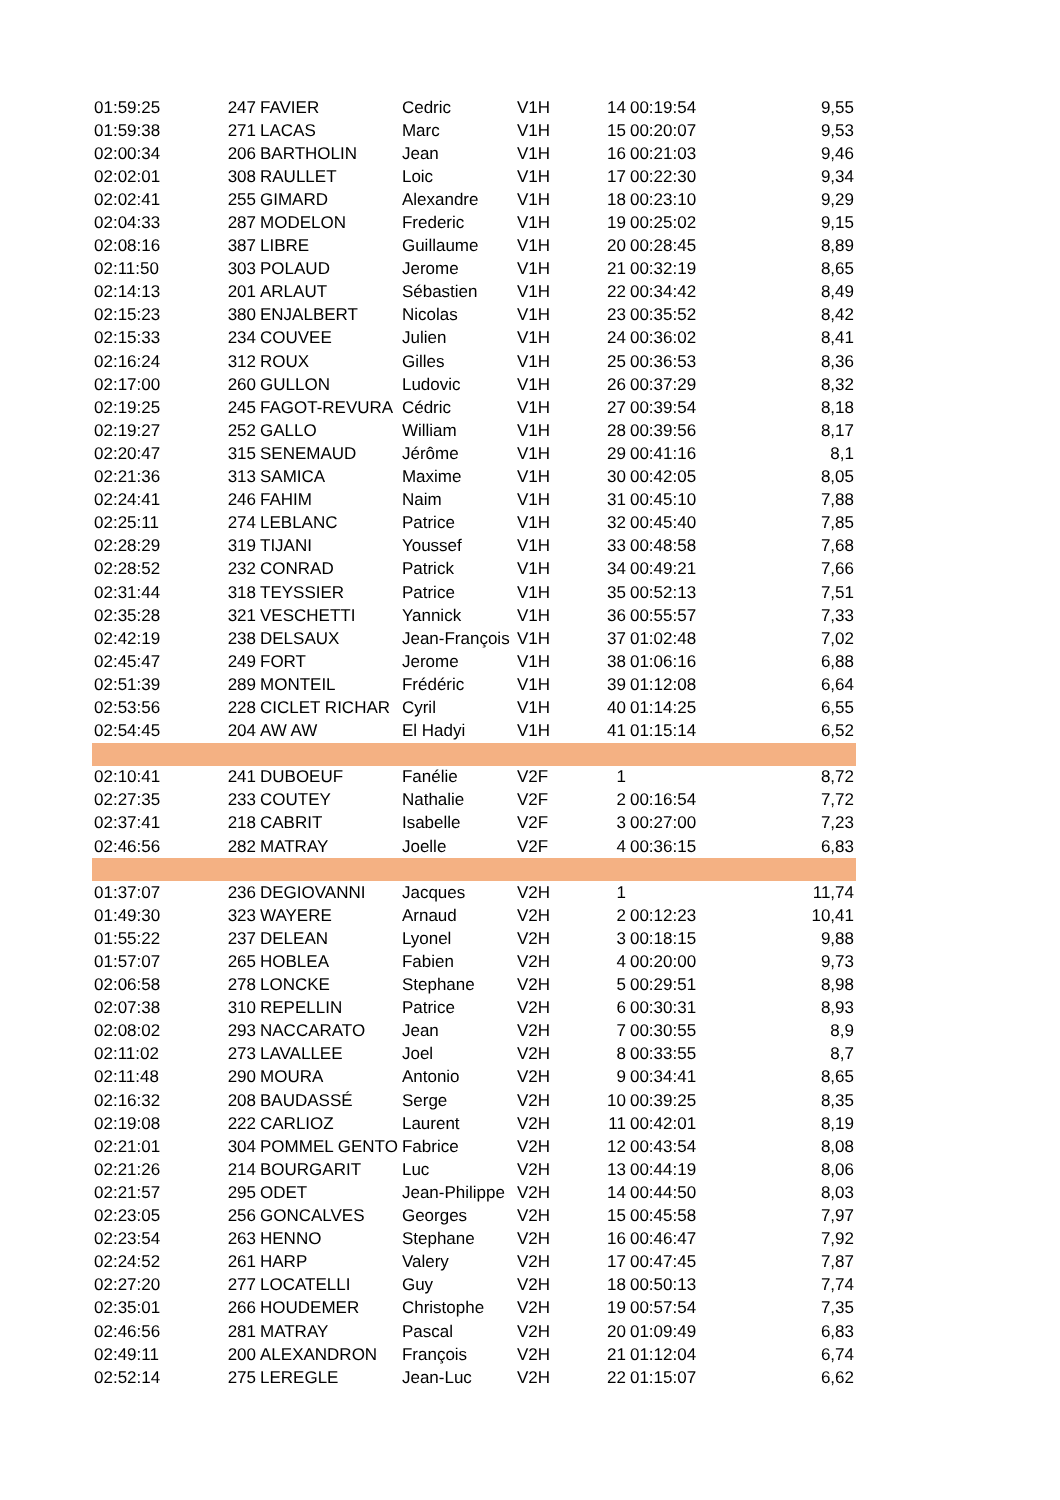| 01:59:25 | 247 | FAVIER | Cedric | V1H | 14 | 00:19:54 | 9,55 |
| 01:59:38 | 271 | LACAS | Marc | V1H | 15 | 00:20:07 | 9,53 |
| 02:00:34 | 206 | BARTHOLIN | Jean | V1H | 16 | 00:21:03 | 9,46 |
| 02:02:01 | 308 | RAULLET | Loic | V1H | 17 | 00:22:30 | 9,34 |
| 02:02:41 | 255 | GIMARD | Alexandre | V1H | 18 | 00:23:10 | 9,29 |
| 02:04:33 | 287 | MODELON | Frederic | V1H | 19 | 00:25:02 | 9,15 |
| 02:08:16 | 387 | LIBRE | Guillaume | V1H | 20 | 00:28:45 | 8,89 |
| 02:11:50 | 303 | POLAUD | Jerome | V1H | 21 | 00:32:19 | 8,65 |
| 02:14:13 | 201 | ARLAUT | Sébastien | V1H | 22 | 00:34:42 | 8,49 |
| 02:15:23 | 380 | ENJALBERT | Nicolas | V1H | 23 | 00:35:52 | 8,42 |
| 02:15:33 | 234 | COUVEE | Julien | V1H | 24 | 00:36:02 | 8,41 |
| 02:16:24 | 312 | ROUX | Gilles | V1H | 25 | 00:36:53 | 8,36 |
| 02:17:00 | 260 | GULLON | Ludovic | V1H | 26 | 00:37:29 | 8,32 |
| 02:19:25 | 245 | FAGOT-REVURA | Cédric | V1H | 27 | 00:39:54 | 8,18 |
| 02:19:27 | 252 | GALLO | William | V1H | 28 | 00:39:56 | 8,17 |
| 02:20:47 | 315 | SENEMAUD | Jérôme | V1H | 29 | 00:41:16 | 8,1 |
| 02:21:36 | 313 | SAMICA | Maxime | V1H | 30 | 00:42:05 | 8,05 |
| 02:24:41 | 246 | FAHIM | Naim | V1H | 31 | 00:45:10 | 7,88 |
| 02:25:11 | 274 | LEBLANC | Patrice | V1H | 32 | 00:45:40 | 7,85 |
| 02:28:29 | 319 | TIJANI | Youssef | V1H | 33 | 00:48:58 | 7,68 |
| 02:28:52 | 232 | CONRAD | Patrick | V1H | 34 | 00:49:21 | 7,66 |
| 02:31:44 | 318 | TEYSSIER | Patrice | V1H | 35 | 00:52:13 | 7,51 |
| 02:35:28 | 321 | VESCHETTI | Yannick | V1H | 36 | 00:55:57 | 7,33 |
| 02:42:19 | 238 | DELSAUX | Jean-François | V1H | 37 | 01:02:48 | 7,02 |
| 02:45:47 | 249 | FORT | Jerome | V1H | 38 | 01:06:16 | 6,88 |
| 02:51:39 | 289 | MONTEIL | Frédéric | V1H | 39 | 01:12:08 | 6,64 |
| 02:53:56 | 228 | CICLET RICHAR | Cyril | V1H | 40 | 01:14:25 | 6,55 |
| 02:54:45 | 204 | AW AW | El Hadyi | V1H | 41 | 01:15:14 | 6,52 |
| 02:10:41 | 241 | DUBOEUF | Fanélie | V2F | 1 | | 8,72 |
| 02:27:35 | 233 | COUTEY | Nathalie | V2F | 2 | 00:16:54 | 7,72 |
| 02:37:41 | 218 | CABRIT | Isabelle | V2F | 3 | 00:27:00 | 7,23 |
| 02:46:56 | 282 | MATRAY | Joelle | V2F | 4 | 00:36:15 | 6,83 |
| 01:37:07 | 236 | DEGIOVANNI | Jacques | V2H | 1 | | 11,74 |
| 01:49:30 | 323 | WAYERE | Arnaud | V2H | 2 | 00:12:23 | 10,41 |
| 01:55:22 | 237 | DELEAN | Lyonel | V2H | 3 | 00:18:15 | 9,88 |
| 01:57:07 | 265 | HOBLEA | Fabien | V2H | 4 | 00:20:00 | 9,73 |
| 02:06:58 | 278 | LONCKE | Stephane | V2H | 5 | 00:29:51 | 8,98 |
| 02:07:38 | 310 | REPELLIN | Patrice | V2H | 6 | 00:30:31 | 8,93 |
| 02:08:02 | 293 | NACCARATO | Jean | V2H | 7 | 00:30:55 | 8,9 |
| 02:11:02 | 273 | LAVALLEE | Joel | V2H | 8 | 00:33:55 | 8,7 |
| 02:11:48 | 290 | MOURA | Antonio | V2H | 9 | 00:34:41 | 8,65 |
| 02:16:32 | 208 | BAUDASSÉ | Serge | V2H | 10 | 00:39:25 | 8,35 |
| 02:19:08 | 222 | CARLIOZ | Laurent | V2H | 11 | 00:42:01 | 8,19 |
| 02:21:01 | 304 | POMMEL GENTO | Fabrice | V2H | 12 | 00:43:54 | 8,08 |
| 02:21:26 | 214 | BOURGARIT | Luc | V2H | 13 | 00:44:19 | 8,06 |
| 02:21:57 | 295 | ODET | Jean-Philippe | V2H | 14 | 00:44:50 | 8,03 |
| 02:23:05 | 256 | GONCALVES | Georges | V2H | 15 | 00:45:58 | 7,97 |
| 02:23:54 | 263 | HENNO | Stephane | V2H | 16 | 00:46:47 | 7,92 |
| 02:24:52 | 261 | HARP | Valery | V2H | 17 | 00:47:45 | 7,87 |
| 02:27:20 | 277 | LOCATELLI | Guy | V2H | 18 | 00:50:13 | 7,74 |
| 02:35:01 | 266 | HOUDEMER | Christophe | V2H | 19 | 00:57:54 | 7,35 |
| 02:46:56 | 281 | MATRAY | Pascal | V2H | 20 | 01:09:49 | 6,83 |
| 02:49:11 | 200 | ALEXANDRON | François | V2H | 21 | 01:12:04 | 6,74 |
| 02:52:14 | 275 | LEREGLE | Jean-Luc | V2H | 22 | 01:15:07 | 6,62 |